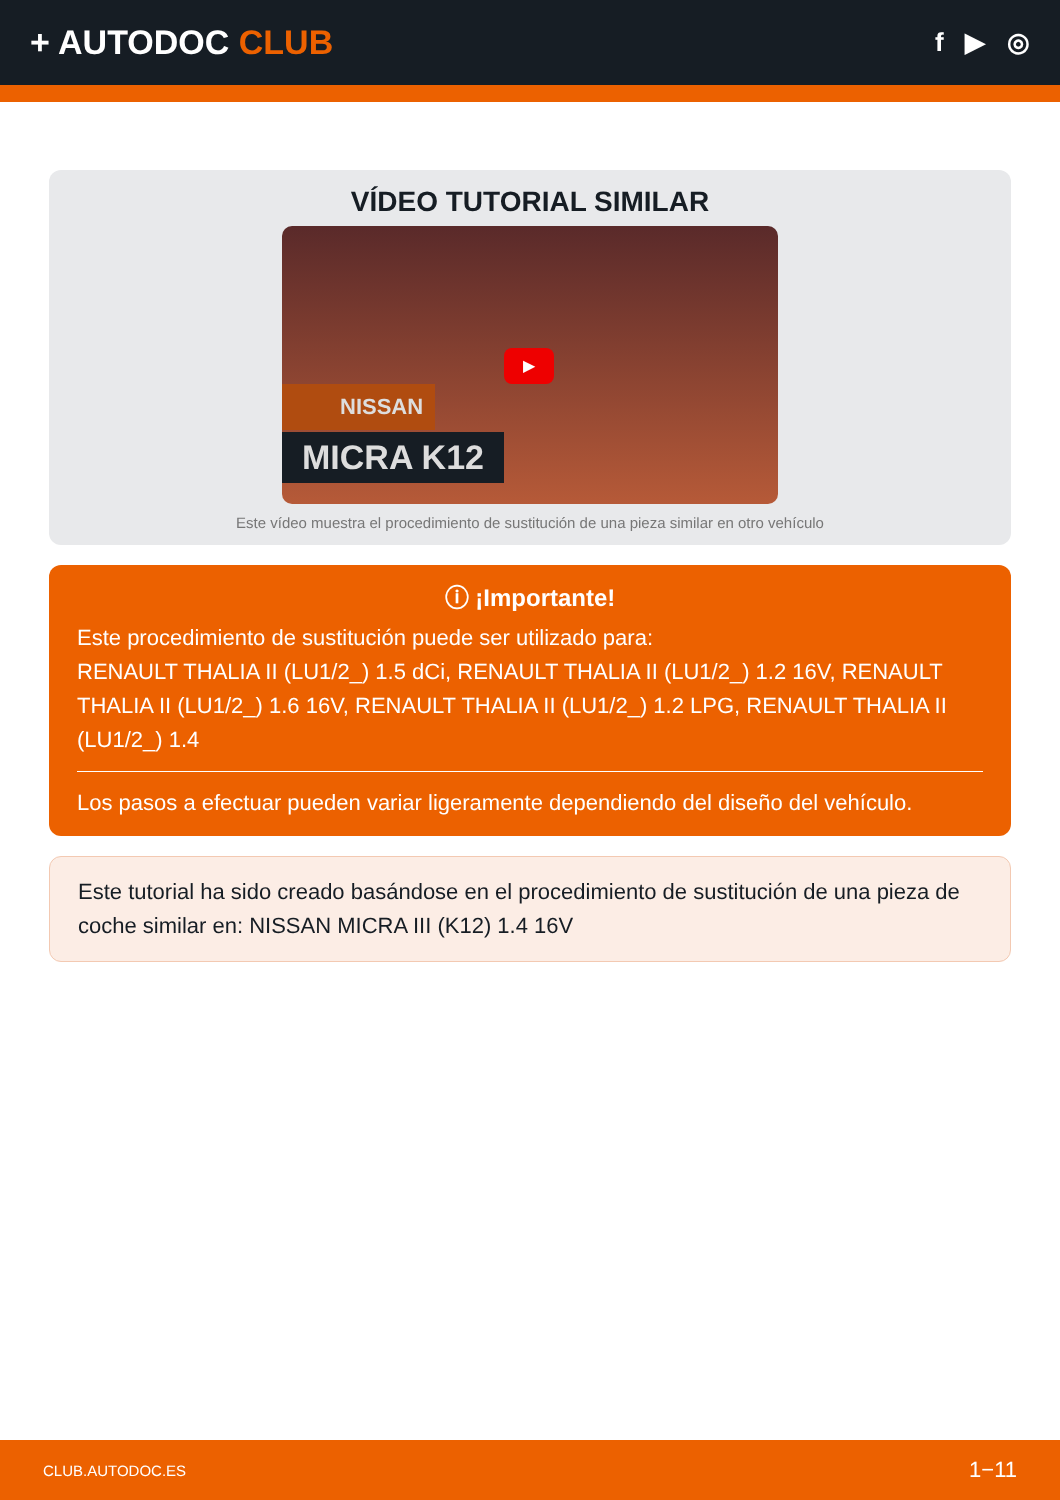+ AUTODOC CLUB
f ▶ ◎
VÍDEO TUTORIAL SIMILAR
▶
NISSAN
MICRA K12
Este vídeo muestra el procedimiento de sustitución de una pieza similar en otro vehículo
ⓘ ¡Importante!
Este procedimiento de sustitución puede ser utilizado para:
RENAULT THALIA II (LU1/2_) 1.5 dCi, RENAULT THALIA II (LU1/2_) 1.2 16V, RENAULT THALIA II (LU1/2_) 1.6 16V, RENAULT THALIA II (LU1/2_) 1.2 LPG, RENAULT THALIA II (LU1/2_) 1.4
Los pasos a efectuar pueden variar ligeramente dependiendo del diseño del vehículo.
Este tutorial ha sido creado basándose en el procedimiento de sustitución de una pieza de coche similar en: NISSAN MICRA III (K12) 1.4 16V
CLUB.AUTODOC.ES 1−11